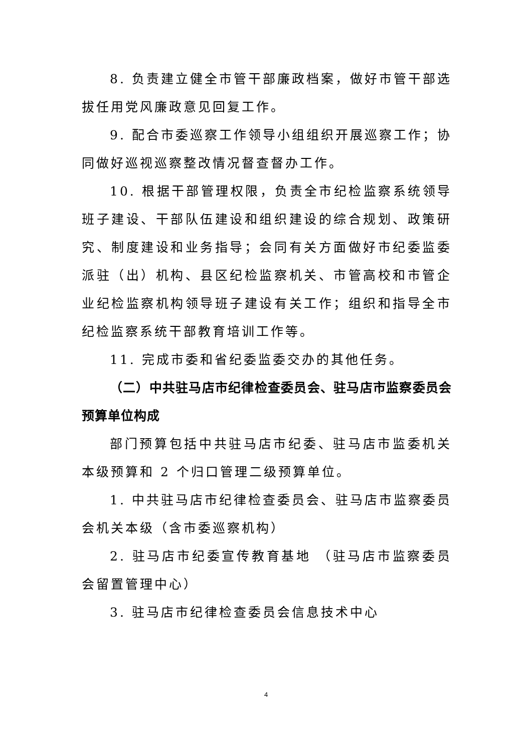8. 负责建立健全市管干部廉政档案，做好市管干部选拔任用党风廉政意见回复工作。
9. 配合市委巡察工作领导小组组织开展巡察工作；协同做好巡视巡察整改情况督查督办工作。
10. 根据干部管理权限，负责全市纪检监察系统领导班子建设、干部队伍建设和组织建设的综合规划、政策研究、制度建设和业务指导；会同有关方面做好市纪委监委派驻（出）机构、县区纪检监察机关、市管高校和市管企业纪检监察机构领导班子建设有关工作；组织和指导全市纪检监察系统干部教育培训工作等。
11. 完成市委和省纪委监委交办的其他任务。
（二）中共驻马店市纪律检查委员会、驻马店市监察委员会预算单位构成
部门预算包括中共驻马店市纪委、驻马店市监委机关本级预算和 2 个归口管理二级预算单位。
1. 中共驻马店市纪律检查委员会、驻马店市监察委员会机关本级（含市委巡察机构）
2. 驻马店市纪委宣传教育基地 （驻马店市监察委员会留置管理中心）
3. 驻马店市纪律检查委员会信息技术中心
4